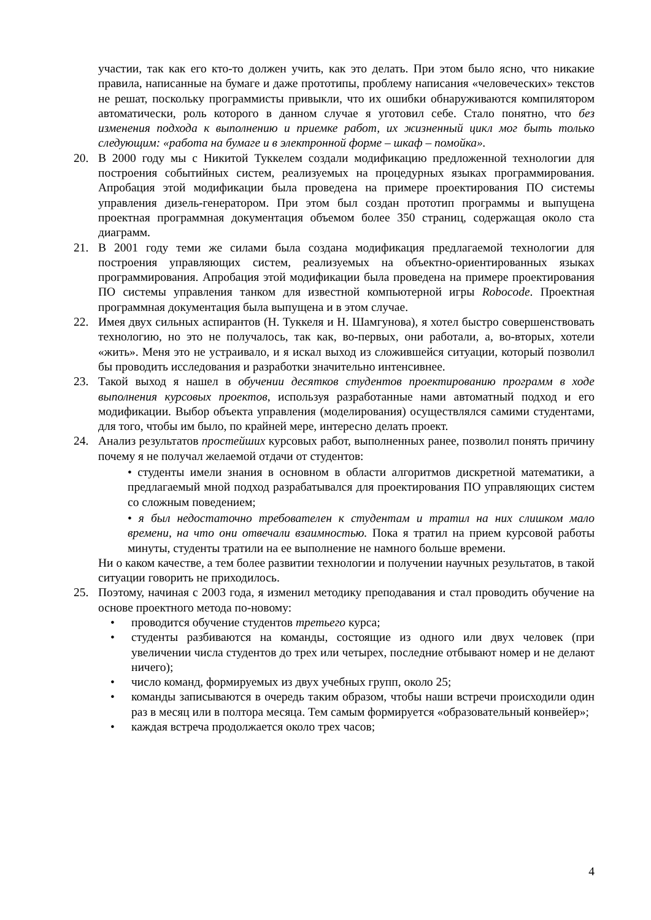участии, так как его кто-то должен учить, как это делать. При этом было ясно, что никакие правила, написанные на бумаге и даже прототипы, проблему написания «человеческих» текстов не решат, поскольку программисты привыкли, что их ошибки обнаруживаются компилятором автоматически, роль которого в данном случае я уготовил себе. Стало понятно, что без изменения подхода к выполнению и приемке работ, их жизненный цикл мог быть только следующим: «работа на бумаге и в электронной форме – шкаф – помойка».
20. В 2000 году мы с Никитой Туккелем создали модификацию предложенной технологии для построения событийных систем, реализуемых на процедурных языках программирования. Апробация этой модификации была проведена на примере проектирования ПО системы управления дизель-генератором. При этом был создан прототип программы и выпущена проектная программная документация объемом более 350 страниц, содержащая около ста диаграмм.
21. В 2001 году теми же силами была создана модификация предлагаемой технологии для построения управляющих систем, реализуемых на объектно-ориентированных языках программирования. Апробация этой модификации была проведена на примере проектирования ПО системы управления танком для известной компьютерной игры Robocode. Проектная программная документация была выпущена и в этом случае.
22. Имея двух сильных аспирантов (Н. Туккеля и Н. Шамгунова), я хотел быстро совершенствовать технологию, но это не получалось, так как, во-первых, они работали, а, во-вторых, хотели «жить». Меня это не устраивало, и я искал выход из сложившейся ситуации, который позволил бы проводить исследования и разработки значительно интенсивнее.
23. Такой выход я нашел в обучении десятков студентов проектированию программ в ходе выполнения курсовых проектов, используя разработанные нами автоматный подход и его модификации. Выбор объекта управления (моделирования) осуществлялся самими студентами, для того, чтобы им было, по крайней мере, интересно делать проект.
24. Анализ результатов простейших курсовых работ, выполненных ранее, позволил понять причину почему я не получал желаемой отдачи от студентов:
• студенты имели знания в основном в области алгоритмов дискретной математики, а предлагаемый мной подход разрабатывался для проектирования ПО управляющих систем со сложным поведением;
• я был недостаточно требователен к студентам и тратил на них слишком мало времени, на что они отвечали взаимностью. Пока я тратил на прием курсовой работы минуты, студенты тратили на ее выполнение не намного больше времени.
Ни о каком качестве, а тем более развитии технологии и получении научных результатов, в такой ситуации говорить не приходилось.
25. Поэтому, начиная с 2003 года, я изменил методику преподавания и стал проводить обучение на основе проектного метода по-новому:
• проводится обучение студентов третьего курса;
• студенты разбиваются на команды, состоящие из одного или двух человек (при увеличении числа студентов до трех или четырех, последние отбывают номер и не делают ничего);
• число команд, формируемых из двух учебных групп, около 25;
• команды записываются в очередь таким образом, чтобы наши встречи происходили один раз в месяц или в полтора месяца. Тем самым формируется «образовательный конвейер»;
• каждая встреча продолжается около трех часов;
4